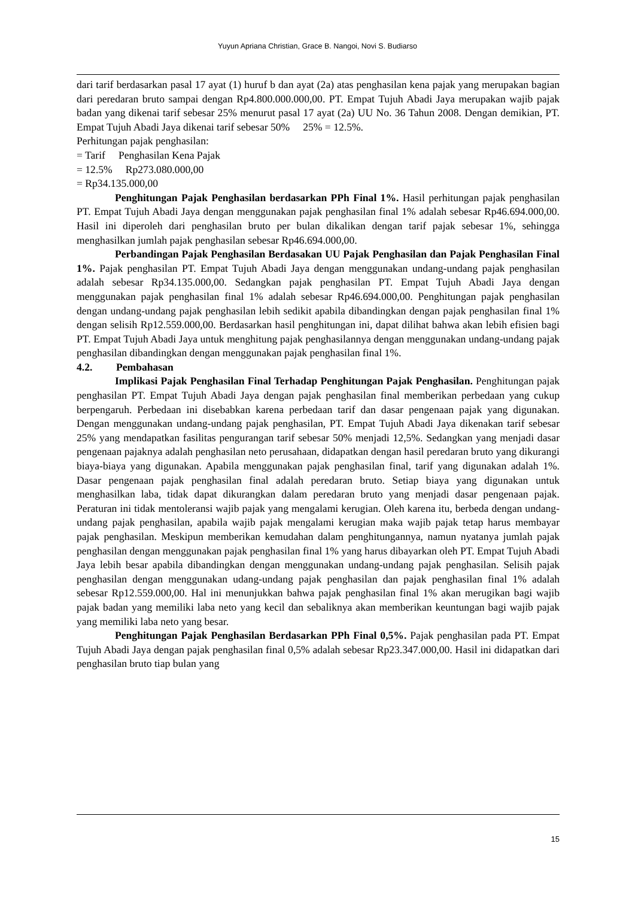Yuyun Apriana Christian, Grace B. Nangoi, Novi S. Budiarso
dari tarif berdasarkan pasal 17 ayat (1) huruf b dan ayat (2a) atas penghasilan kena pajak yang merupakan bagian dari peredaran bruto sampai dengan Rp4.800.000.000,00. PT. Empat Tujuh Abadi Jaya merupakan wajib pajak badan yang dikenai tarif sebesar 25% menurut pasal 17 ayat (2a) UU No. 36 Tahun 2008. Dengan demikian, PT. Empat Tujuh Abadi Jaya dikenai tarif sebesar 50% 25% = 12.5%.
Perhitungan pajak penghasilan:
= Tarif Penghasilan Kena Pajak
= 12.5% Rp273.080.000,00
= Rp34.135.000,00
Penghitungan Pajak Penghasilan berdasarkan PPh Final 1%. Hasil perhitungan pajak penghasilan PT. Empat Tujuh Abadi Jaya dengan menggunakan pajak penghasilan final 1% adalah sebesar Rp46.694.000,00. Hasil ini diperoleh dari penghasilan bruto per bulan dikalikan dengan tarif pajak sebesar 1%, sehingga menghasilkan jumlah pajak penghasilan sebesar Rp46.694.000,00.
Perbandingan Pajak Penghasilan Berdasakan UU Pajak Penghasilan dan Pajak Penghasilan Final 1%. Pajak penghasilan PT. Empat Tujuh Abadi Jaya dengan menggunakan undang-undang pajak penghasilan adalah sebesar Rp34.135.000,00. Sedangkan pajak penghasilan PT. Empat Tujuh Abadi Jaya dengan menggunakan pajak penghasilan final 1% adalah sebesar Rp46.694.000,00. Penghitungan pajak penghasilan dengan undang-undang pajak penghasilan lebih sedikit apabila dibandingkan dengan pajak penghasilan final 1% dengan selisih Rp12.559.000,00. Berdasarkan hasil penghitungan ini, dapat dilihat bahwa akan lebih efisien bagi PT. Empat Tujuh Abadi Jaya untuk menghitung pajak penghasilannya dengan menggunakan undang-undang pajak penghasilan dibandingkan dengan menggunakan pajak penghasilan final 1%.
4.2. Pembahasan
Implikasi Pajak Penghasilan Final Terhadap Penghitungan Pajak Penghasilan. Penghitungan pajak penghasilan PT. Empat Tujuh Abadi Jaya dengan pajak penghasilan final memberikan perbedaan yang cukup berpengaruh. Perbedaan ini disebabkan karena perbedaan tarif dan dasar pengenaan pajak yang digunakan. Dengan menggunakan undang-undang pajak penghasilan, PT. Empat Tujuh Abadi Jaya dikenakan tarif sebesar 25% yang mendapatkan fasilitas pengurangan tarif sebesar 50% menjadi 12,5%. Sedangkan yang menjadi dasar pengenaan pajaknya adalah penghasilan neto perusahaan, didapatkan dengan hasil peredaran bruto yang dikurangi biaya-biaya yang digunakan. Apabila menggunakan pajak penghasilan final, tarif yang digunakan adalah 1%. Dasar pengenaan pajak penghasilan final adalah peredaran bruto. Setiap biaya yang digunakan untuk menghasilkan laba, tidak dapat dikurangkan dalam peredaran bruto yang menjadi dasar pengenaan pajak. Peraturan ini tidak mentoleransi wajib pajak yang mengalami kerugian. Oleh karena itu, berbeda dengan undang-undang pajak penghasilan, apabila wajib pajak mengalami kerugian maka wajib pajak tetap harus membayar pajak penghasilan. Meskipun memberikan kemudahan dalam penghitungannya, namun nyatanya jumlah pajak penghasilan dengan menggunakan pajak penghasilan final 1% yang harus dibayarkan oleh PT. Empat Tujuh Abadi Jaya lebih besar apabila dibandingkan dengan menggunakan undang-undang pajak penghasilan. Selisih pajak penghasilan dengan menggunakan udang-undang pajak penghasilan dan pajak penghasilan final 1% adalah sebesar Rp12.559.000,00. Hal ini menunjukkan bahwa pajak penghasilan final 1% akan merugikan bagi wajib pajak badan yang memiliki laba neto yang kecil dan sebaliknya akan memberikan keuntungan bagi wajib pajak yang memiliki laba neto yang besar.
Penghitungan Pajak Penghasilan Berdasarkan PPh Final 0,5%. Pajak penghasilan pada PT. Empat Tujuh Abadi Jaya dengan pajak penghasilan final 0,5% adalah sebesar Rp23.347.000,00. Hasil ini didapatkan dari penghasilan bruto tiap bulan yang
15